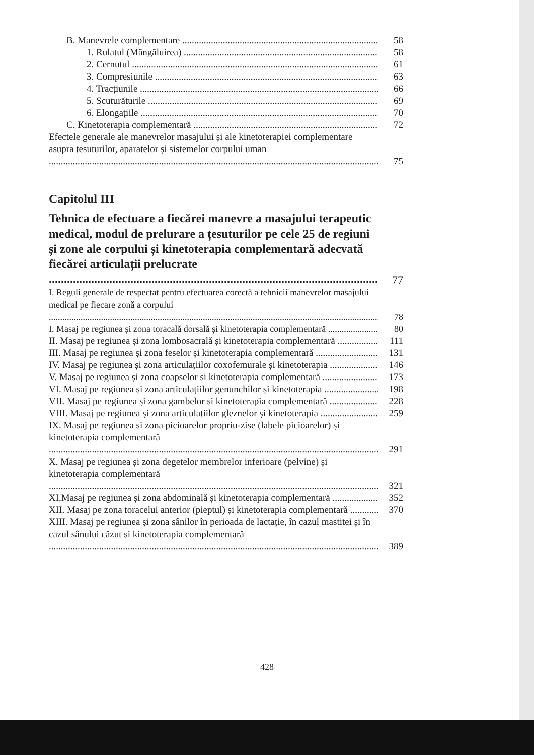B. Manevrele complementare 58
1. Rulatul (Măngăluirea) 58
2. Cernutul 61
3. Compresiunile 63
4. Tracțiunile 66
5. Scuturăturile 69
6. Elongațiile 70
C. Kinetoterapia complementară 72
Efectele generale ale manevrelor masajului și ale kinetoterapiei complementare asupra țesuturilor, aparatelor și sistemelor corpului uman 75
Capitolul III
Tehnica de efectuare a fiecărei manevre a masajului terapeutic medical, modul de prelurare a țesuturilor pe cele 25 de regiuni și zone ale corpului și kinetoterapia complementară adecvată fiecărei articulații prelucrate
77
I. Reguli generale de respectat pentru efectuarea corectă a tehnicii manevrelor masajului medical pe fiecare zonă a corpului 78
I. Masaj pe regiunea și zona toracală dorsală și kinetoterapia complementară 80
II. Masaj pe regiunea și zona lombosacrală și kinetoterapia complementară 111
III. Masaj pe regiunea și zona feselor și kinetoterapia complementară 131
IV. Masaj pe regiunea și zona articulațiilor coxofemurale și kinetoterapia 146
V. Masaj pe regiunea și zona coapselor și kinetoterapia complementară 173
VI. Masaj pe regiunea și zona articulațiilor genunchilor și kinetoterapia 198
VII. Masaj pe regiunea și zona gambelor și kinetoterapia complementară 228
VIII. Masaj pe regiunea și zona articulațiilor gleznelor și kinetoterapia 259
IX. Masaj pe regiunea și zona picioarelor propriu-zise (labele picioarelor) și kinetoterapia complementară 291
X. Masaj pe regiunea și zona degetelor membrelor inferioare (pelvine) și kinetoterapia complementară 321
XI.Masaj pe regiunea și zona abdominală și kinetoterapia complementară 352
XII. Masaj pe zona toracelui anterior (pieptul) și kinetoterapia complementară 370
XIII. Masaj pe regiunea și zona sânilor în perioada de lactație, în cazul mastitei și în cazul sânului căzut și kinetoterapia complementară 389
428